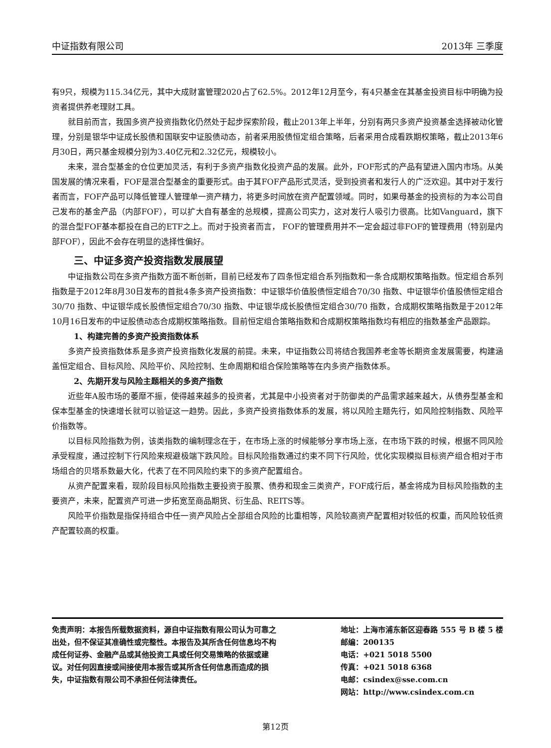中证指数有限公司 2013年 三季度
有9只，规模为115.34亿元，其中大成财富管理2020占了62.5%。2012年12月至今，有4只基金在其基金投资目标中明确为投资者提供养老理财工具。
就目前而言，我国多资产投资指数化仍然处于起步探索阶段，截止2013年上半年，分别有两只多资产投资基金选择被动化管理，分别是银华中证成长股债和国联安中证股债动态，前者采用股债恒定组合策略，后者采用合成看跌期权策略，截止2013年6月30日，两只基金规模分别为3.40亿元和2.32亿元，规模较小。
未来，混合型基金的仓位更加灵活，有利于多资产指数化投资产品的发展。此外，FOF形式的产品有望进入国内市场。从美国发展的情况来看，FOF是混合型基金的重要形式。由于其FOF产品形式灵活，受到投资者和发行人的广泛欢迎。其中对于发行者而言，FOF产品可以降低管理人管理单一资产精力，将更多时间放在资产配置领域。同时，如果母基金的投资标的为本公司自己发布的基金产品（内部FOF），可以扩大自有基金的总规模，提高公司实力，这对发行人吸引力很高。比如Vanguard，旗下的混合型FOF基本都投在自己的ETF之上。而对于投资者而言， FOF的管理费用并不一定会超过非FOF的管理费用（特别是内部FOF），因此不会存在明显的选择性偏好。
三、中证多资产投资指数发展展望
中证指数公司在多资产指数方面不断创新，目前已经发布了四条恒定组合系列指数和一条合成期权策略指数。恒定组合系列指数是于2012年8月30日发布的首批4条多资产投资指数：中证银华价值股债恒定组合70/30 指数、中证银华价值股债恒定组合30/70 指数、中证银华成长股债恒定组合70/30 指数、中证银华成长股债恒定组合30/70 指数，合成期权策略指数是于2012年10月16日发布的中证股债动态合成期权策略指数。目前恒定组合策略指数和合成期权策略指数均有相应的指数基金产品跟踪。
1、构建完善的多资产投资指数体系
多资产投资指数体系是多资产投资指数化发展的前提。未来，中证指数公司将结合我国养老金等长期资金发展需要，构建涵盖恒定组合、目标风险、风险平价、风险控制、生命周期和组合保险策略等在内多资产指数体系。
2、先期开发与风险主题相关的多资产指数
近些年A股市场的萎靡不振，使得越来越多的投资者，尤其是中小投资者对于防御类的产品需求越来越大，从债券型基金和保本型基金的快速增长就可以验证这一趋势。因此，多资产投资指数体系的发展，将以风险主题先行，如风险控制指数、风险平价指数等。
以目标风险指数为例，该类指数的编制理念在于，在市场上涨的时候能够分享市场上涨，在市场下跌的时候，根据不同风险承受程度，通过控制下行风险来规避极端下跌风险。目标风险指数通过约束不同下行风险，优化实现模拟目标资产组合相对于市场组合的贝塔系数最大化，代表了在不同风险约束下的多资产配置组合。
从资产配置来看，现阶段目标风险指数主要投资于股票、债券和现金三类资产，FOF成行后，基金将成为目标风险指数的主要资产，未来，配置资产可进一步拓宽至商品期货、衍生品、REITS等。
风险平价指数是指保持组合中任一资产风险占全部组合风险的比重相等，风险较高资产配置相对较低的权重，而风险较低资产配置较高的权重。
免责声明：本报告所载数据资料，源自中证指数有限公司认为可靠之出处，但不保证其准确性或完整性。本报告及其所含任何信息均不构成任何证券、金融产品或其他投资工具或任何交易策略的依据或建议。对任何因直接或间接使用本报告或其所含任何信息而造成的损失，中证指数有限公司不承担任何法律责任。
地址：上海市浦东新区迎春路 555 号 B 楼 5 楼
邮编：200135
电话：+021 5018 5500
传真：+021 5018 6368
电邮：csindex@sse.com.cn
网站：http://www.csindex.com.cn
第12页